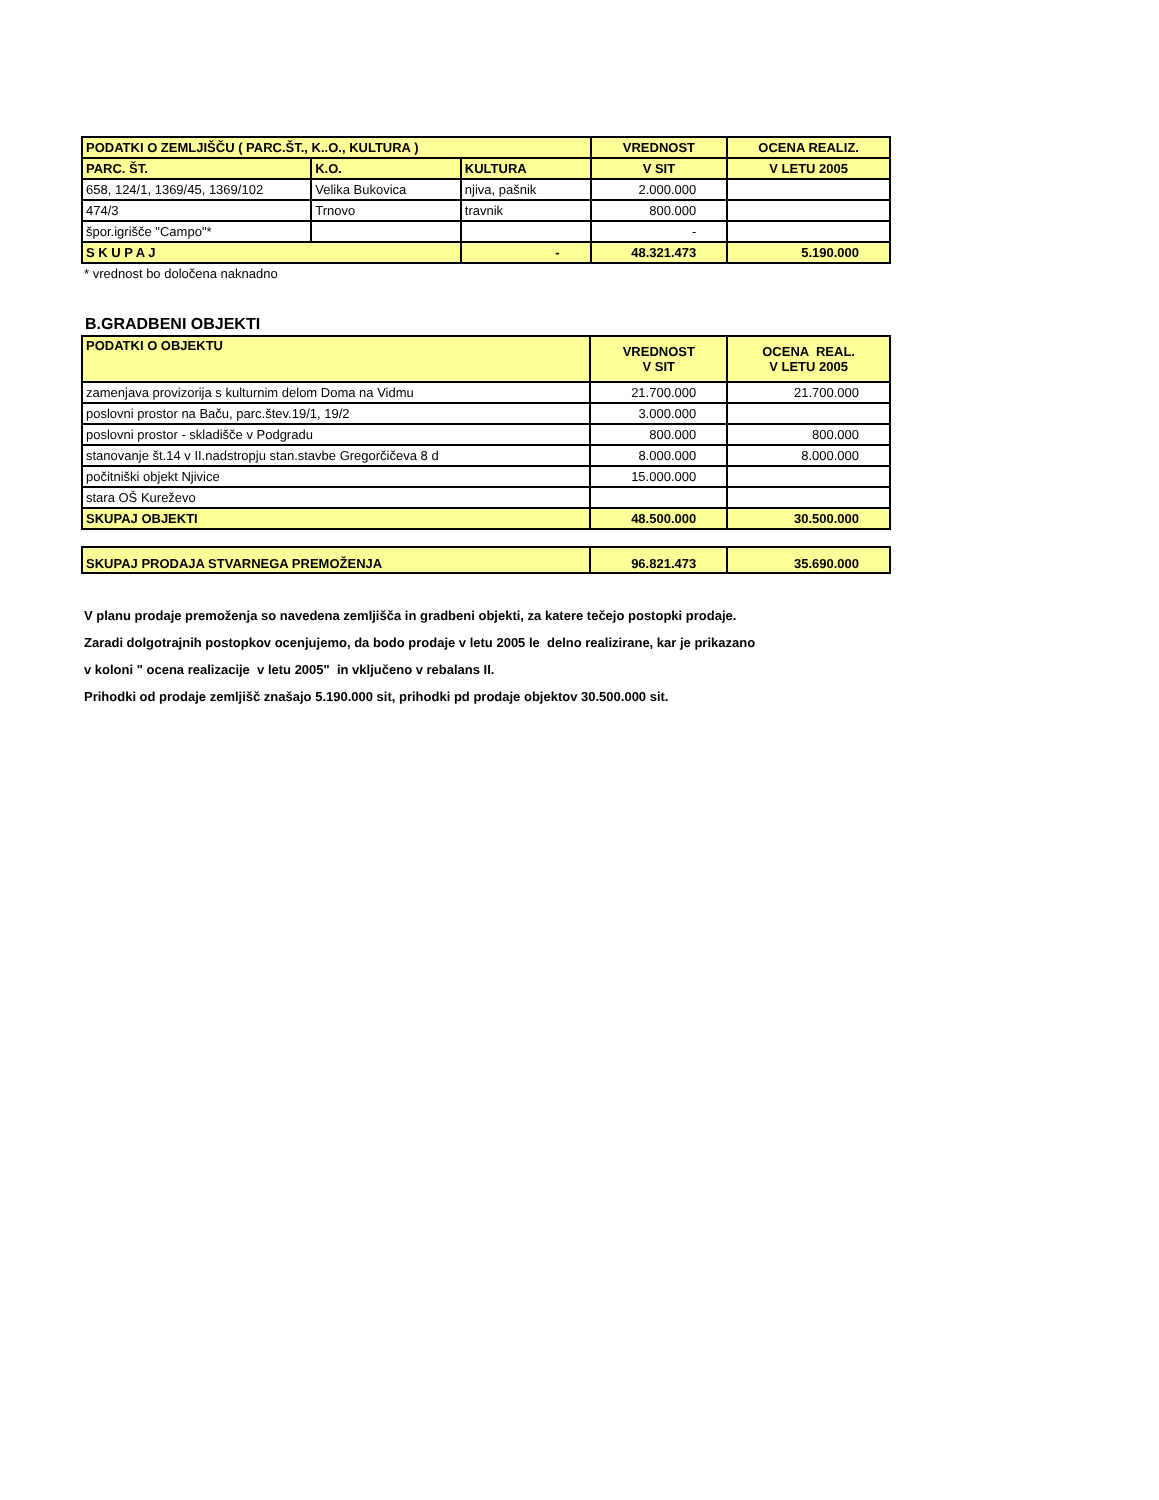| PODATKI O ZEMLJIŠČU ( PARC.ŠT., K..O., KULTURA ) | | | VREDNOST | OCENA REALIZ. |
| --- | --- | --- | --- | --- |
| PARC. ŠT. | K.O. | KULTURA | V SIT | V LETU 2005 |
| 658, 124/1, 1369/45, 1369/102 | Velika Bukovica | njiva, pašnik | 2.000.000 | |
| 474/3 | Trnovo | travnik | 800.000 | |
| špor.igrišče "Campo"* | | | - | |
| S K U P A J | | - | 48.321.473 | 5.190.000 |
* vrednost bo določena naknadno
B.GRADBENI OBJEKTI
| PODATKI O OBJEKTU | VREDNOST V SIT | OCENA REAL. V LETU 2005 |
| --- | --- | --- |
| zamenjava provizorija s kulturnim delom Doma na Vidmu | 21.700.000 | 21.700.000 |
| poslovni prostor na Baču, parc.štev.19/1, 19/2 | 3.000.000 | |
| poslovni prostor - skladišče v Podgradu | 800.000 | 800.000 |
| stanovanje št.14 v II.nadstropju stan.stavbe Gregorčičeva 8 d | 8.000.000 | 8.000.000 |
| počitniški objekt Njivice | 15.000.000 | |
| stara OŠ Kureževo | | |
| SKUPAJ OBJEKTI | 48.500.000 | 30.500.000 |
| SKUPAJ PRODAJA STVARNEGA PREMOŽENJA | 96.821.473 | 35.690.000 |
V planu prodaje premoženja so navedena zemljišča in gradbeni objekti, za katere tečejo postopki prodaje.
Zaradi dolgotrajnih postopkov ocenjujemo, da bodo prodaje v letu 2005 le delno realizirane, kar je prikazano
v koloni " ocena realizacije v letu 2005" in vključeno v rebalans II.
Prihodki od prodaje zemljišč znašajo 5.190.000 sit, prihodki pd prodaje objektov 30.500.000 sit.